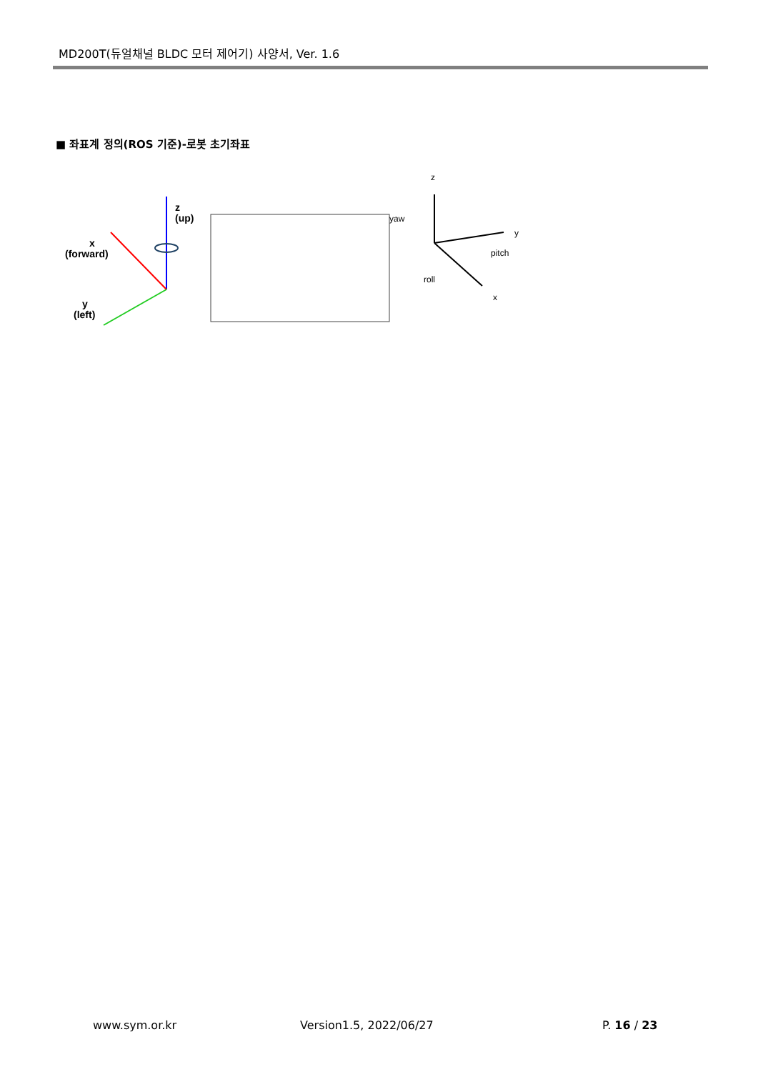MD200T(듀얼채널 BLDC 모터 제어기) 사양서, Ver. 1.6
■ 좌표계 정의(ROS 기준)-로봇 초기좌표
z
(up)
x
(forward)
y
(left)
z
yaw
y
pitch
roll
x
www.sym.or.kr Version1.5, 2022/06/27 P. 16 / 23